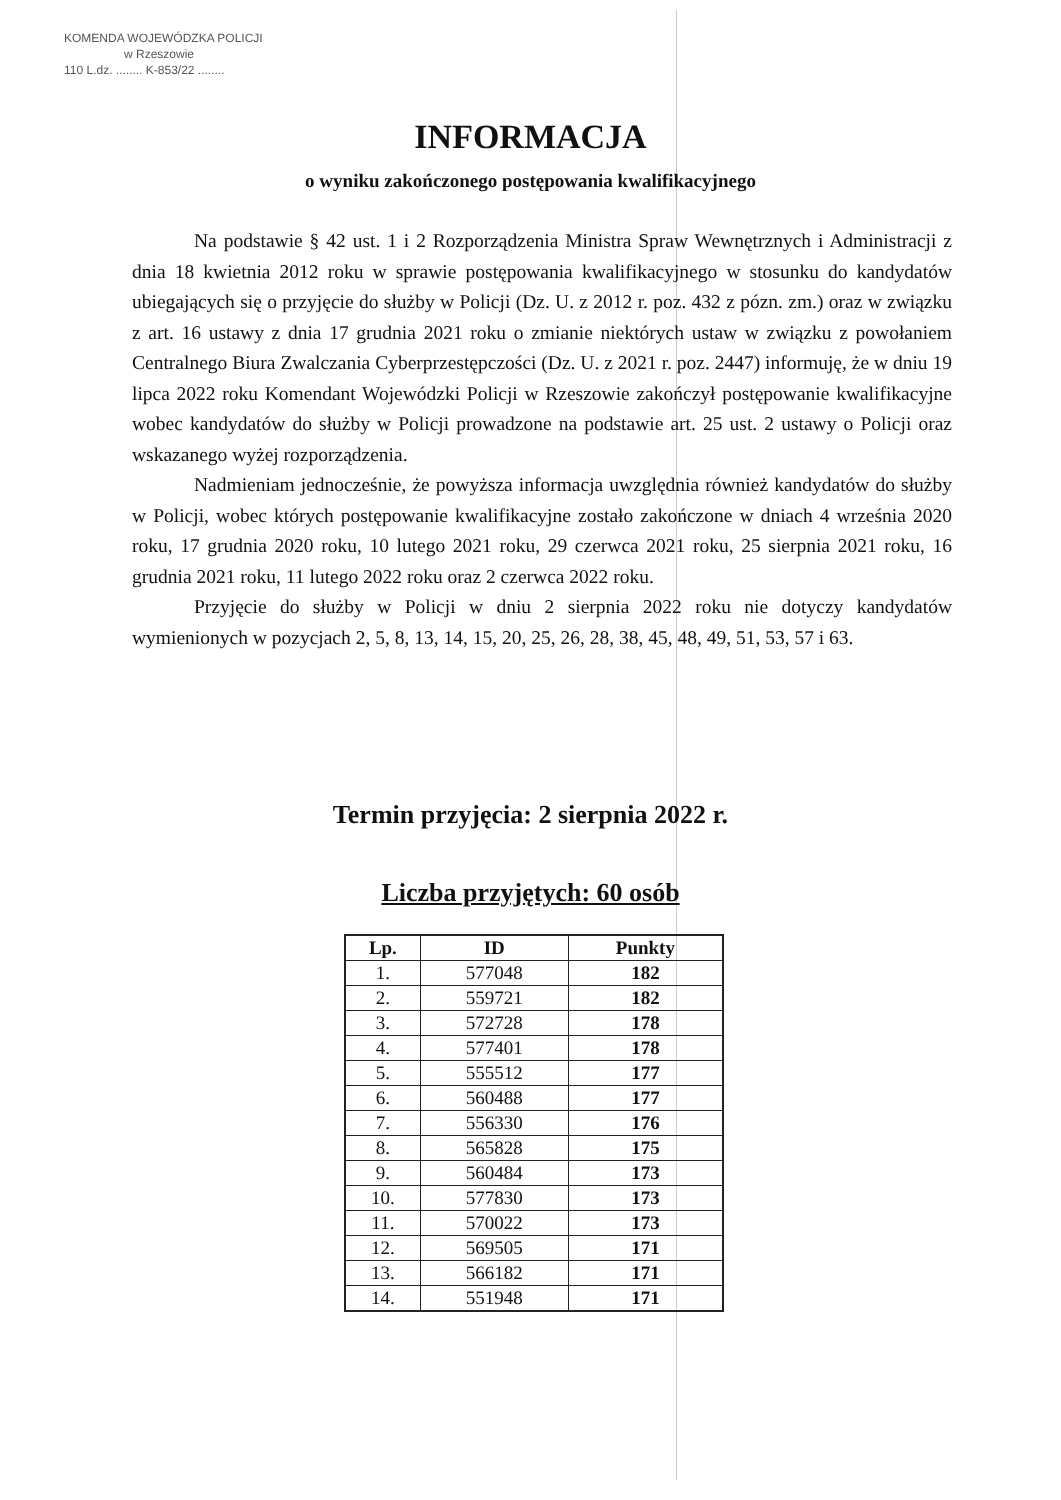KOMENDA WOJEWÓDZKA POLICJI
w Rzeszowie
110 L.dz. ........ K-853/22 ........
INFORMACJA
o wyniku zakończonego postępowania kwalifikacyjnego
Na podstawie § 42 ust. 1 i 2 Rozporządzenia Ministra Spraw Wewnętrznych i Administracji z dnia 18 kwietnia 2012 roku w sprawie postępowania kwalifikacyjnego w stosunku do kandydatów ubiegających się o przyjęcie do służby w Policji (Dz. U. z 2012 r. poz. 432 z pózn. zm.) oraz w związku z art. 16 ustawy z dnia 17 grudnia 2021 roku o zmianie niektórych ustaw w związku z powołaniem Centralnego Biura Zwalczania Cyberprzestępczości (Dz. U. z 2021 r. poz. 2447) informuję, że w dniu 19 lipca 2022 roku Komendant Wojewódzki Policji w Rzeszowie zakończył postępowanie kwalifikacyjne wobec kandydatów do służby w Policji prowadzone na podstawie art. 25 ust. 2 ustawy o Policji oraz wskazanego wyżej rozporządzenia.
Nadmieniam jednocześnie, że powyższa informacja uwzględnia również kandydatów do służby w Policji, wobec których postępowanie kwalifikacyjne zostało zakończone w dniach 4 września 2020 roku, 17 grudnia 2020 roku, 10 lutego 2021 roku, 29 czerwca 2021 roku, 25 sierpnia 2021 roku, 16 grudnia 2021 roku, 11 lutego 2022 roku oraz 2 czerwca 2022 roku.
Przyjęcie do służby w Policji w dniu 2 sierpnia 2022 roku nie dotyczy kandydatów wymienionych w pozycjach 2, 5, 8, 13, 14, 15, 20, 25, 26, 28, 38, 45, 48, 49, 51, 53, 57 i 63.
Termin przyjęcia: 2 sierpnia 2022 r.
Liczba przyjętych: 60 osób
| Lp. | ID | Punkty |
| --- | --- | --- |
| 1. | 577048 | 182 |
| 2. | 559721 | 182 |
| 3. | 572728 | 178 |
| 4. | 577401 | 178 |
| 5. | 555512 | 177 |
| 6. | 560488 | 177 |
| 7. | 556330 | 176 |
| 8. | 565828 | 175 |
| 9. | 560484 | 173 |
| 10. | 577830 | 173 |
| 11. | 570022 | 173 |
| 12. | 569505 | 171 |
| 13. | 566182 | 171 |
| 14. | 551948 | 171 |